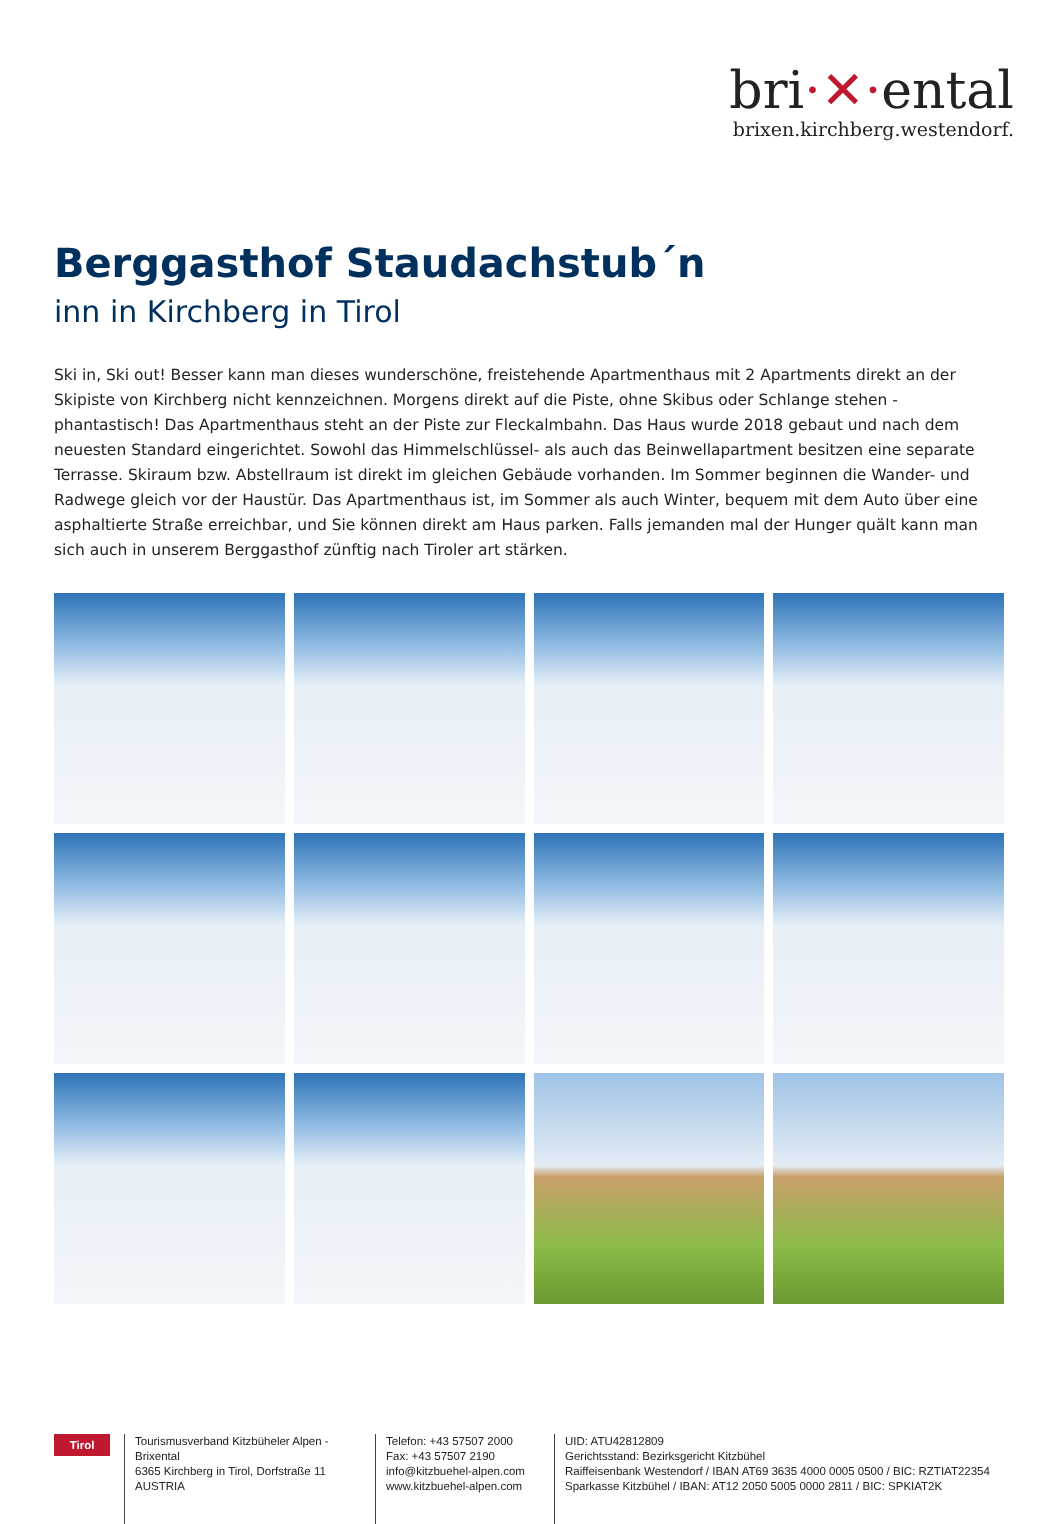bri·✕·ental
brixen.kirchberg.westendorf.
Berggasthof Staudachstub´n
inn in Kirchberg in Tirol
Ski in, Ski out! Besser kann man dieses wunderschöne, freistehende Apartmenthaus mit 2 Apartments direkt an der Skipiste von Kirchberg nicht kennzeichnen. Morgens direkt auf die Piste, ohne Skibus oder Schlange stehen - phantastisch! Das Apartmenthaus steht an der Piste zur Fleckalmbahn. Das Haus wurde 2018 gebaut und nach dem neuesten Standard eingerichtet. Sowohl das Himmelschlüssel- als auch das Beinwellapartment besitzen eine separate Terrasse. Skiraum bzw. Abstellraum ist direkt im gleichen Gebäude vorhanden. Im Sommer beginnen die Wander- und Radwege gleich vor der Haustür. Das Apartmenthaus ist, im Sommer als auch Winter, bequem mit dem Auto über eine asphaltierte Straße erreichbar, und Sie können direkt am Haus parken. Falls jemanden mal der Hunger quält kann man sich auch in unserem Berggasthof zünftig nach Tiroler art stärken.
Tirol
Tourismusverband Kitzbüheler Alpen - Brixental
6365 Kirchberg in Tirol, Dorfstraße 11
AUSTRIA
Telefon: +43 57507 2000
Fax: +43 57507 2190
info@kitzbuehel-alpen.com
www.kitzbuehel-alpen.com
UID: ATU42812809
Gerichtsstand: Bezirksgericht Kitzbühel
Raiffeisenbank Westendorf / IBAN AT69 3635 4000 0005 0500 / BIC: RZTIAT22354
Sparkasse Kitzbühel / IBAN: AT12 2050 5005 0000 2811 / BIC: SPKIAT2K